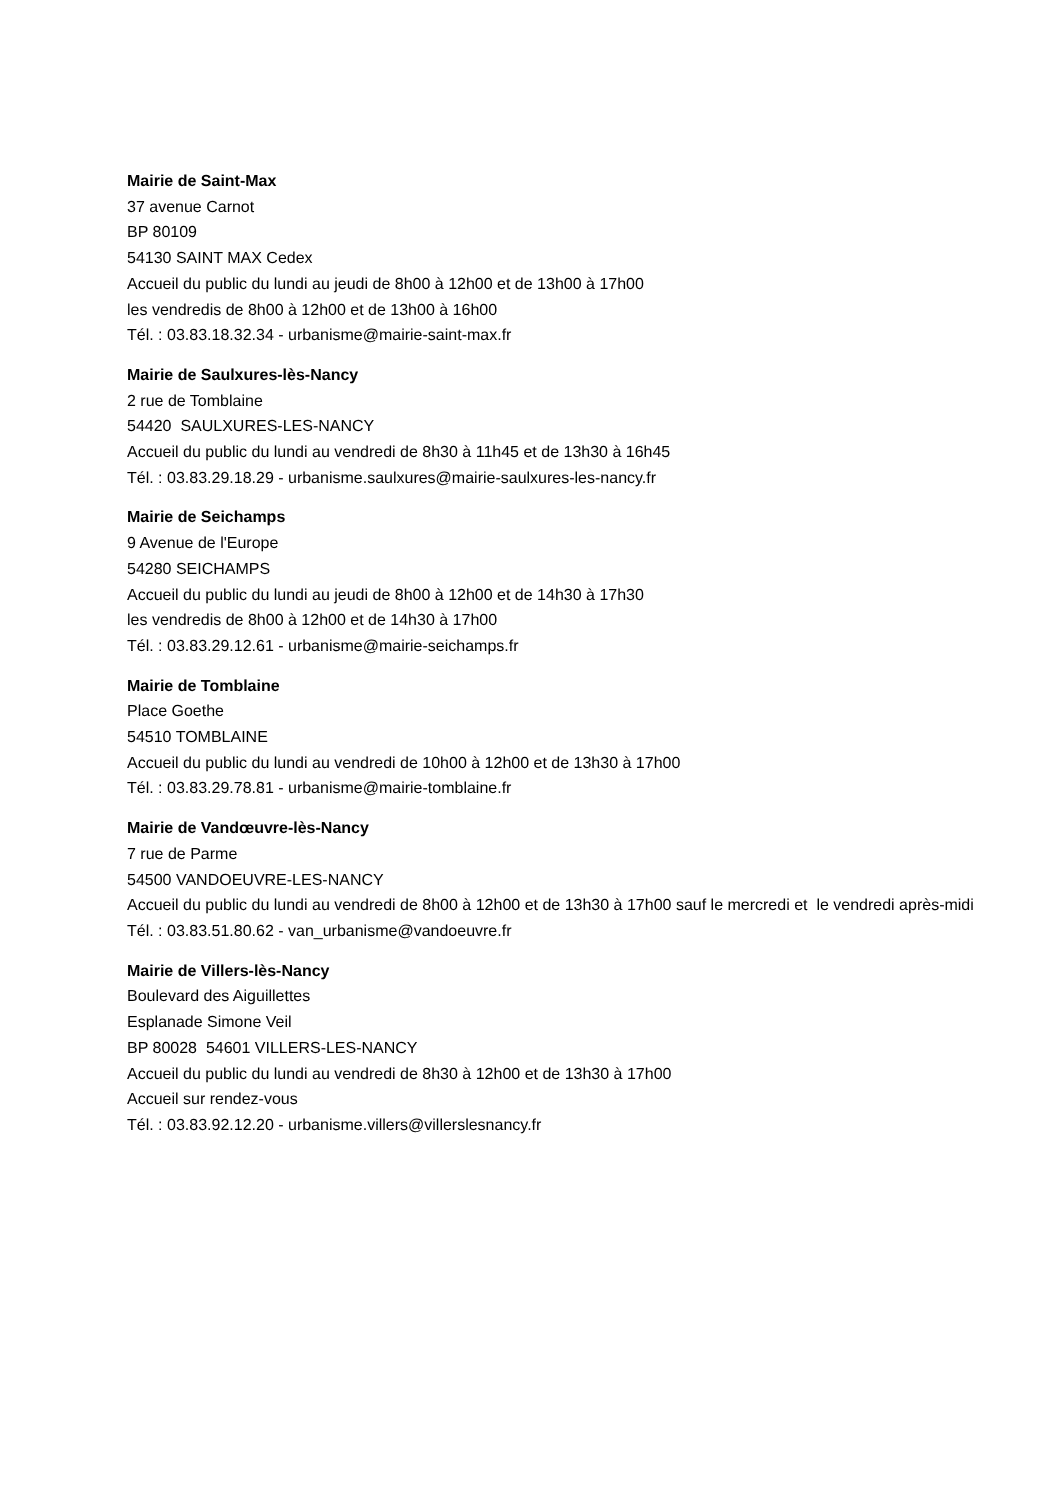Mairie de Saint-Max
37 avenue Carnot
BP 80109
54130 SAINT MAX Cedex
Accueil du public du lundi au jeudi de 8h00 à 12h00 et de 13h00 à 17h00
les vendredis de 8h00 à 12h00 et de 13h00 à 16h00
Tél. : 03.83.18.32.34 - urbanisme@mairie-saint-max.fr
Mairie de Saulxures-lès-Nancy
2 rue de Tomblaine
54420 SAULXURES-LES-NANCY
Accueil du public du lundi au vendredi de 8h30 à 11h45 et de 13h30 à 16h45
Tél. : 03.83.29.18.29 - urbanisme.saulxures@mairie-saulxures-les-nancy.fr
Mairie de Seichamps
9 Avenue de l'Europe
54280 SEICHAMPS
Accueil du public du lundi au jeudi de 8h00 à 12h00 et de 14h30 à 17h30
les vendredis de 8h00 à 12h00 et de 14h30 à 17h00
Tél. : 03.83.29.12.61 - urbanisme@mairie-seichamps.fr
Mairie de Tomblaine
Place Goethe
54510 TOMBLAINE
Accueil du public du lundi au vendredi de 10h00 à 12h00 et de 13h30 à 17h00
Tél. : 03.83.29.78.81 - urbanisme@mairie-tomblaine.fr
Mairie de Vandœuvre-lès-Nancy
7 rue de Parme
54500 VANDOEUVRE-LES-NANCY
Accueil du public du lundi au vendredi de 8h00 à 12h00 et de 13h30 à 17h00 sauf le mercredi et le vendredi après-midi
Tél. : 03.83.51.80.62 - van_urbanisme@vandoeuvre.fr
Mairie de Villers-lès-Nancy
Boulevard des Aiguillettes
Esplanade Simone Veil
BP 80028 54601 VILLERS-LES-NANCY
Accueil du public du lundi au vendredi de 8h30 à 12h00 et de 13h30 à 17h00
Accueil sur rendez-vous
Tél. : 03.83.92.12.20 - urbanisme.villers@villerslesnancy.fr